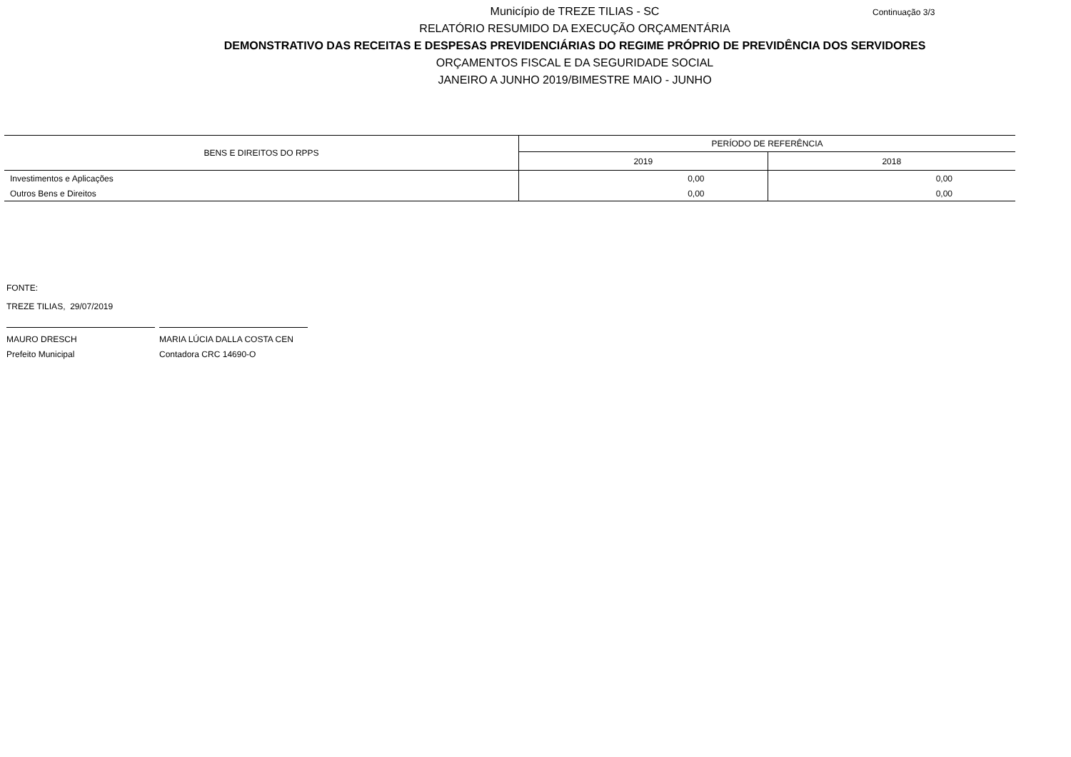Município de TREZE TILIAS - SC
RELATÓRIO RESUMIDO DA EXECUÇÃO ORÇAMENTÁRIA
DEMONSTRATIVO DAS RECEITAS E DESPESAS PREVIDENCIÁRIAS DO REGIME PRÓPRIO DE PREVIDÊNCIA DOS SERVIDORES
ORÇAMENTOS FISCAL E DA SEGURIDADE SOCIAL
JANEIRO A JUNHO 2019/BIMESTRE MAIO - JUNHO
Continuação 3/3
| BENS E DIREITOS DO RPPS | PERÍODO DE REFERÊNCIA | |
| --- | --- | --- |
| | 2019 | 2018 |
| Investimentos e Aplicações | 0,00 | 0,00 |
| Outros Bens e Direitos | 0,00 | 0,00 |
FONTE:
TREZE TILIAS, 29/07/2019
MAURO DRESCH
Prefeito Municipal
MARIA LÚCIA DALLA COSTA CEN
Contadora CRC 14690-O